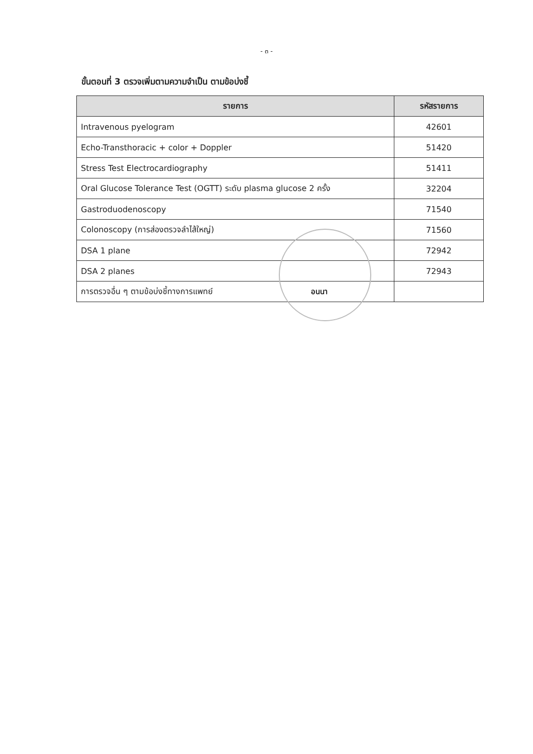- ๓ -
ขั้นตอนที่ 3 ตรวจเพิ่มตามความจำเป็น ตามข้อบ่งชี้
| รายการ | รหัสรายการ |
| --- | --- |
| Intravenous pyelogram | 42601 |
| Echo-Transthoracic + color + Doppler | 51420 |
| Stress Test Electrocardiography | 51411 |
| Oral Glucose Tolerance Test (OGTT) ระดับ plasma glucose 2 ครั้ง | 32204 |
| Gastroduodenoscopy | 71540 |
| Colonoscopy (การส่องตรวจลำไส้ใหญ่) | 71560 |
| DSA 1 plane | 72942 |
| DSA 2 planes | 72943 |
| การตรวจอื่น ๆ ตามข้อบ่งชี้ทางการแพทย์ อนนา | |